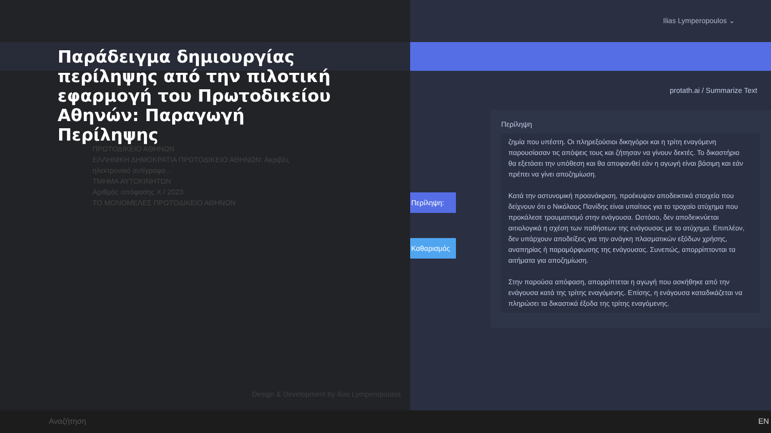Παράδειγμα δημιουργίας περίληψης από την πιλοτική εφαρμογή του Πρωτοδικείου Αθηνών: Παραγωγή Περίληψης
ΠΡΩΤΟΔΙΚΕΙΟ ΑΘΗΝΩΝ
ΕΛΛΗΝΙΚΗ ΔΗΜΟΚΡΑΤΙΑ ΠΡΩΤΟΔΙΚΕΙΟ ΑΘΗΝΩΝ: Ακριβές ηλεκτρονικό αντίγραφο...
ΤΜΗΜΑ ΑΥΤΟΚΙΝΗΤΩΝ
Αριθμός απόφασης Χ / 2023
ΤΟ ΜΟΝΟΜΕΛΕΣ ΠΡΩΤΟΔΙΚΕΙΟ ΑΘΗΝΩΝ
Ilias Lymperopoulos ⌄
protath.ai / Summarize Text
Περίληψη:
Καθαρισμός
Περίληψη
ζημία που υπέστη. Οι πληρεξούσιοι δικηγόροι και η τρίτη εναγόμενη παρουσίασαν τις απόψεις τους και ζήτησαν να γίνουν δεκτές. Το δικαστήριο θα εξετάσει την υπόθεση και θα αποφανθεί εάν η αγωγή είναι βάσιμη και εάν πρέπει να γίνει αποζημίωση.
Κατά την αστυνομική προανάκριση, προέκυψαν αποδεικτικά στοιχεία που δείχνουν ότι ο Νικόλαος Πανίδης είναι υπαίτιος για το τροχαίο ατύχημα που προκάλεσε τραυματισμό στην ενάγουσα. Ωστόσο, δεν αποδεικνύεται αιτιολογικά η σχέση των παθήσεων της ενάγουσας με το ατύχημα. Επιπλέον, δεν υπάρχουν αποδείξεις για την ανάγκη πλασματικών εξόδων χρήσης, αναπηρίας ή παραμόρφωσης της ενάγουσας. Συνεπώς, απορρίπτονται τα αιτήματα για αποζημίωση.
Στην παρούσα απόφαση, απορρίπτεται η αγωγή που ασκήθηκε από την ενάγουσα κατά της τρίτης εναγόμενης. Επίσης, η ενάγουσα καταδικάζεται να πληρώσει τα δικαστικά έξοδα της τρίτης εναγόμενης.
Design & Development by Ilias Lymperopoulos
Αναζήτηση EN